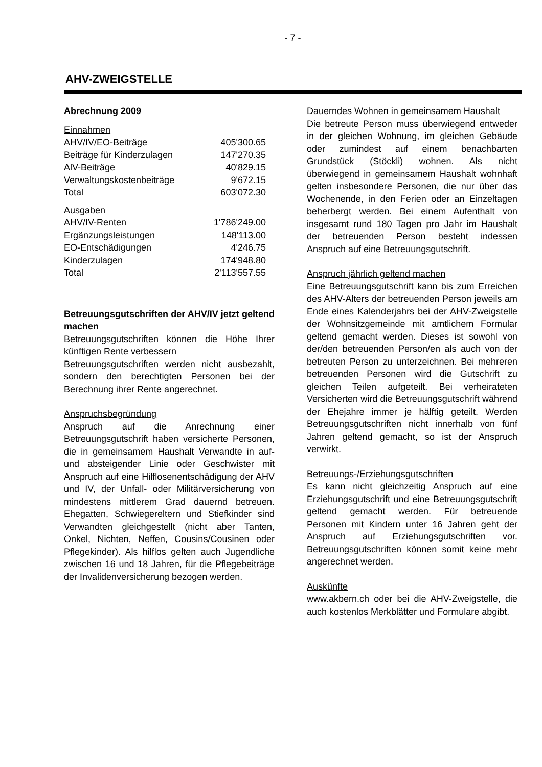- 7 -
AHV-ZWEIGSTELLE
Abrechnung 2009
| Einnahmen | |
| AHV/IV/EO-Beiträge | 405'300.65 |
| Beiträge für Kinderzulagen | 147'270.35 |
| AlV-Beiträge | 40'829.15 |
| Verwaltungskostenbeiträge | 9'672.15 |
| Total | 603'072.30 |
| Ausgaben | |
| AHV/IV-Renten | 1'786'249.00 |
| Ergänzungsleistungen | 148'113.00 |
| EO-Entschädigungen | 4'246.75 |
| Kinderzulagen | 174'948.80 |
| Total | 2'113'557.55 |
Betreuungsgutschriften der AHV/IV jetzt geltend machen
Betreuungsgutschriften können die Höhe Ihrer künftigen Rente verbessern
Betreuungsgutschriften werden nicht ausbezahlt, sondern den berechtigten Personen bei der Berechnung ihrer Rente angerechnet.
Anspruchsbegründung
Anspruch auf die Anrechnung einer Betreuungsgutschrift haben versicherte Personen, die in gemeinsamem Haushalt Verwandte in auf- und absteigender Linie oder Geschwister mit Anspruch auf eine Hilflosenentschädigung der AHV und IV, der Unfall- oder Militärversicherung von mindestens mittlerem Grad dauernd betreuen. Ehegatten, Schwiegereltern und Stiefkinder sind Verwandten gleichgestellt (nicht aber Tanten, Onkel, Nichten, Neffen, Cousins/Cousinen oder Pflegekinder). Als hilflos gelten auch Jugendliche zwischen 16 und 18 Jahren, für die Pflegebeiträge der Invalidenversicherung bezogen werden.
Dauerndes Wohnen in gemeinsamem Haushalt
Die betreute Person muss überwiegend entweder in der gleichen Wohnung, im gleichen Gebäude oder zumindest auf einem benachbarten Grundstück (Stöckli) wohnen. Als nicht überwiegend in gemeinsamem Haushalt wohnhaft gelten insbesondere Personen, die nur über das Wochenende, in den Ferien oder an Einzeltagen beherbergt werden. Bei einem Aufenthalt von insgesamt rund 180 Tagen pro Jahr im Haushalt der betreuenden Person besteht indessen Anspruch auf eine Betreuungsgutschrift.
Anspruch jährlich geltend machen
Eine Betreuungsgutschrift kann bis zum Erreichen des AHV-Alters der betreuenden Person jeweils am Ende eines Kalenderjahrs bei der AHV-Zweigstelle der Wohnsitzgemeinde mit amtlichem Formular geltend gemacht werden. Dieses ist sowohl von der/den betreuenden Person/en als auch von der betreuten Person zu unterzeichnen. Bei mehreren betreuenden Personen wird die Gutschrift zu gleichen Teilen aufgeteilt. Bei verheirateten Versicherten wird die Betreuungsgutschrift während der Ehejahre immer je hälftig geteilt. Werden Betreuungsgutschriften nicht innerhalb von fünf Jahren geltend gemacht, so ist der Anspruch verwirkt.
Betreuungs-/Erziehungsgutschriften
Es kann nicht gleichzeitig Anspruch auf eine Erziehungsgutschrift und eine Betreuungsgutschrift geltend gemacht werden. Für betreuende Personen mit Kindern unter 16 Jahren geht der Anspruch auf Erziehungsgutschriften vor. Betreuungsgutschriften können somit keine mehr angerechnet werden.
Auskünfte
www.akbern.ch oder bei die AHV-Zweigstelle, die auch kostenlos Merkblätter und Formulare abgibt.